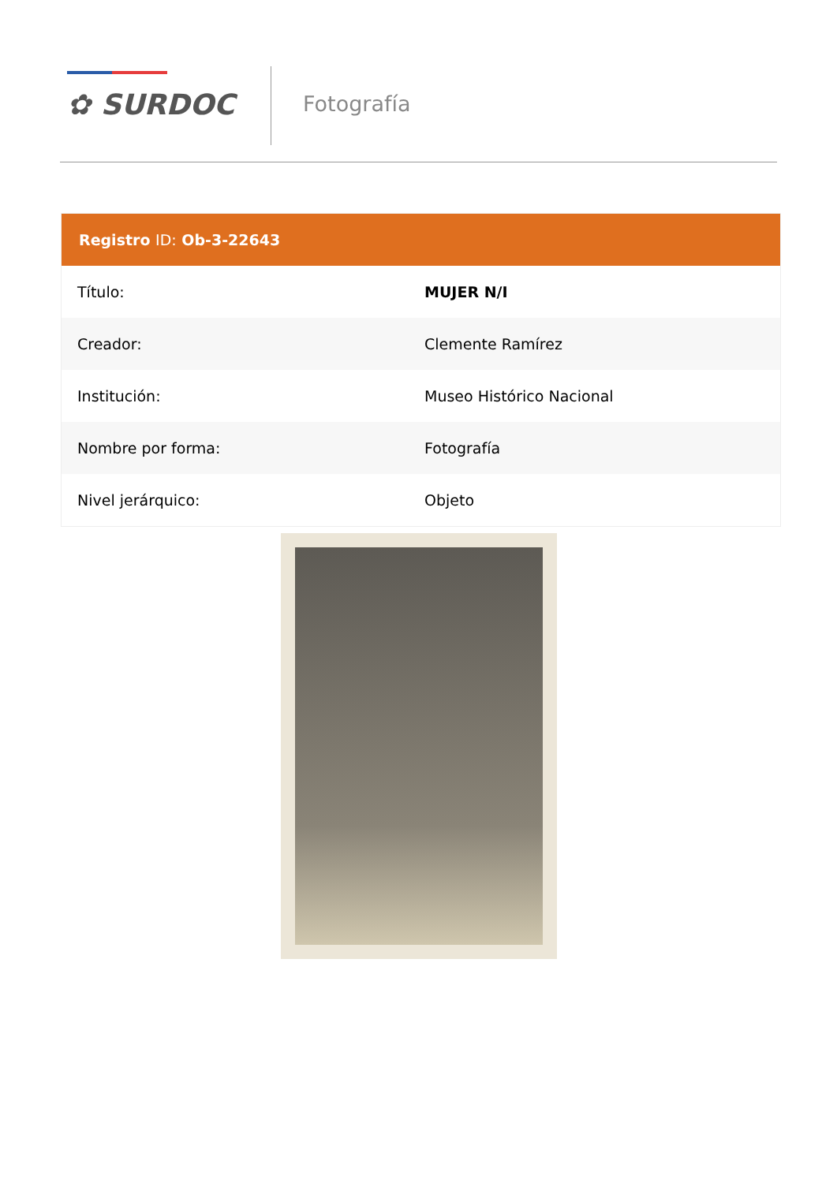✿ SURDOC Fotografía
| Registro ID: Ob-3-22643 | |
| --- | --- |
| Título: | MUJER N/I |
| Creador: | Clemente Ramírez |
| Institución: | Museo Histórico Nacional |
| Nombre por forma: | Fotografía |
| Nivel jerárquico: | Objeto |